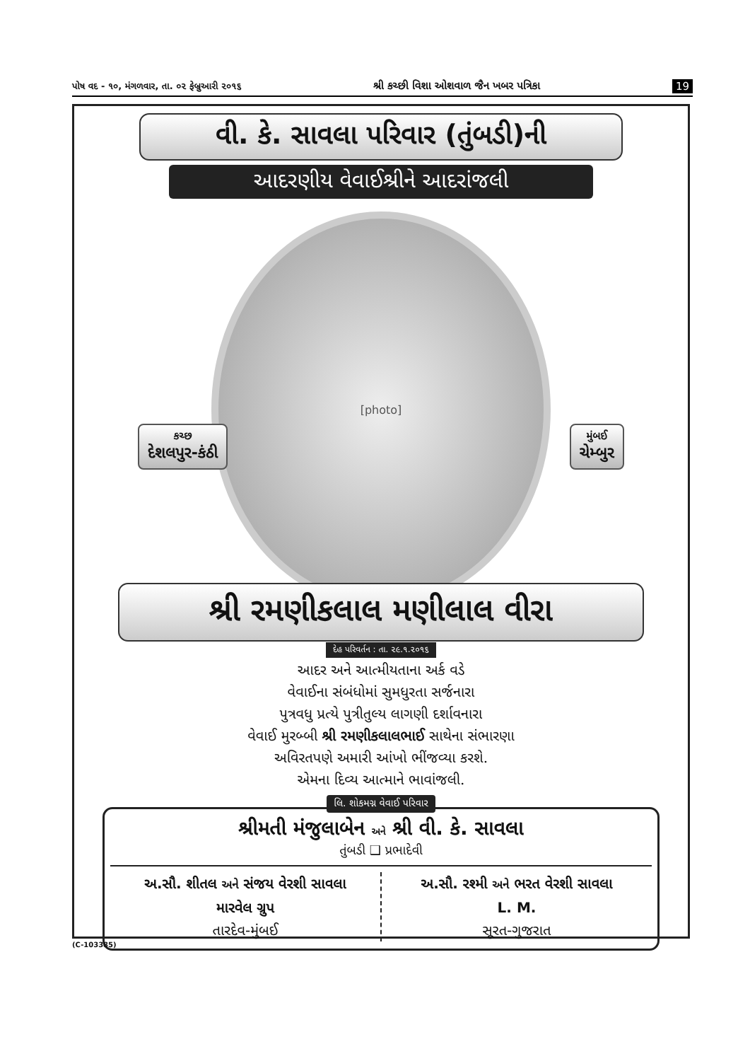પોષ વદ - ૧૦, મંગળવાર, તા. ૦૨ ફેબ્રુઆરી ૨૦૧૬ શ્રી કચ્છી વિશા ઓશવાળ જૈન ખબર પત્રિકા 19
વી. કે. સાવલા પરિવાર (તુંબડી)ની
આદરણીય વેવાઈશ્રીને આદરાંજલી
[photo]
કચ્છ
દેશલપુર-કંઠી
મુંબઈ
ચેમ્બુર
શ્રી રમણીકલાલ મણીલાલ વીરા
દેહ પરિવર્તન : તા. ૨૯.૧.૨૦૧૬
આદર અને આત્મીયતાના અર્ક વડે
વેવાઈના સંબંધોમાં સુમધુરતા સર્જનારા
પુત્રવધુ પ્રત્યે પુત્રીતુલ્ય લાગણી દર્શાવનારા
વેવાઈ મુરબ્બી શ્રી રમણીકલાલભાઈ સાથેના સંભારણા
અવિરતપણે અમારી આંખો ભીંજવ્યા કરશે.
એમના દિવ્ય આત્માને ભાવાંજલી.
લિ. શોકમગ્ન વેવાઈ પરિવાર
શ્રીમતી મંજુલાબેન અને શ્રી વી. કે. સાવલા
તુંબડી ❑ પ્રભાદેવી
અ.સૌ. શીતલ અને સંજય વેરશી સાવલા
મારવેલ ગ્રુપ
તારદેવ-મુંબઈ
અ.સૌ. રશ્મી અને ભરત વેરશી સાવલા
L. M.
સૂરત-ગુજરાત
(C-103385)